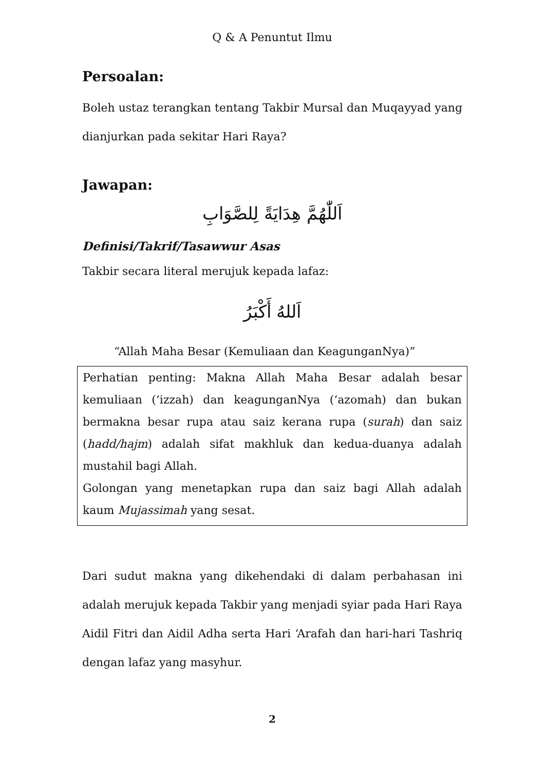Q & A Penuntut Ilmu
Persoalan:
Boleh ustaz terangkan tentang Takbir Mursal dan Muqayyad yang dianjurkan pada sekitar Hari Raya?
Jawapan:
اَللّٰهُمَّ هِدَايَةً لِلصَّوَابِ
Definisi/Takrif/Tasawwur Asas
Takbir secara literal merujuk kepada lafaz:
اَللهُ أَكْبَرُ
“Allah Maha Besar (Kemuliaan dan KeagunganNya)”
Perhatian penting: Makna Allah Maha Besar adalah besar kemuliaan (‘izzah) dan keagunganNya (‘azomah) dan bukan bermakna besar rupa atau saiz kerana rupa (surah) dan saiz (hadd/hajm) adalah sifat makhluk dan kedua-duanya adalah mustahil bagi Allah.
Golongan yang menetapkan rupa dan saiz bagi Allah adalah kaum Mujassimah yang sesat.
Dari sudut makna yang dikehendaki di dalam perbahasan ini adalah merujuk kepada Takbir yang menjadi syiar pada Hari Raya Aidil Fitri dan Aidil Adha serta Hari ‘Arafah dan hari-hari Tashriq dengan lafaz yang masyhur.
2